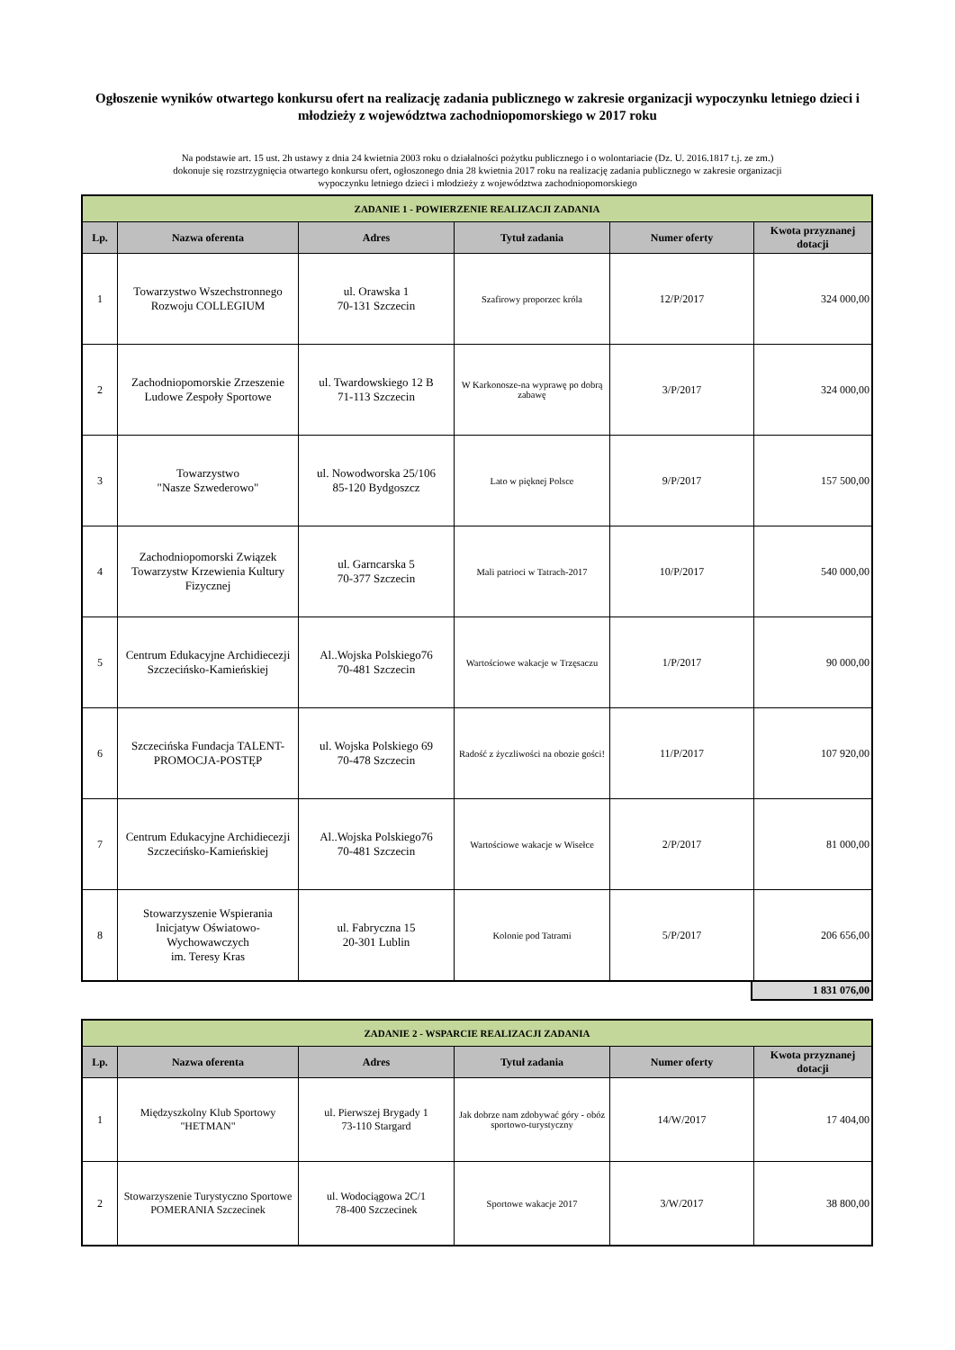Ogłoszenie wyników otwartego konkursu ofert na realizację zadania publicznego w zakresie organizacji wypoczynku letniego dzieci i młodzieży z województwa zachodniopomorskiego w 2017 roku
Na podstawie art. 15 ust. 2h ustawy z dnia 24 kwietnia 2003 roku o działalności pożytku publicznego i o wolontariacie (Dz. U. 2016.1817 t.j. ze zm.)
dokonuje się rozstrzygnięcia otwartego konkursu ofert, ogłoszonego dnia 28 kwietnia 2017 roku na realizację zadania publicznego w zakresie organizacji
wypoczynku letniego dzieci i młodzieży z województwa zachodniopomorskiego
| ZADANIE 1 - POWIERZENIE REALIZACJI ZADANIA | | | | | |
| --- | --- | --- | --- | --- | --- |
| Lp. | Nazwa oferenta | Adres | Tytuł zadania | Numer oferty | Kwota przyznanej dotacji |
| 1 | Towarzystwo Wszechstronnego Rozwoju COLLEGIUM | ul. Orawska 1 70-131 Szczecin | Szafirowy proporzec króla | 12/P/2017 | 324 000,00 |
| 2 | Zachodniopomorskie Zrzeszenie Ludowe Zespoły Sportowe | ul. Twardowskiego 12 B 71-113 Szczecin | W Karkonosze-na wyprawę po dobrą zabawę | 3/P/2017 | 324 000,00 |
| 3 | Towarzystwo "Nasze Szwederowo" | ul. Nowodworska 25/106 85-120 Bydgoszcz | Lato w pięknej Polsce | 9/P/2017 | 157 500,00 |
| 4 | Zachodniopomorski Związek Towarzystw Krzewienia Kultury Fizycznej | ul. Garncarska 5 70-377 Szczecin | Mali patrioci w Tatrach-2017 | 10/P/2017 | 540 000,00 |
| 5 | Centrum Edukacyjne Archidiecezji Szczecińsko-Kamieńskiej | Al..Wojska Polskiego76 70-481 Szczecin | Wartościowe wakacje w Trzęsaczu | 1/P/2017 | 90 000,00 |
| 6 | Szczecińska Fundacja TALENT-PROMOCJA-POSTĘP | ul. Wojska Polskiego 69 70-478 Szczecin | Radość z życzliwości na obozie gości! | 11/P/2017 | 107 920,00 |
| 7 | Centrum Edukacyjne Archidiecezji Szczecińsko-Kamieńskiej | Al..Wojska Polskiego76 70-481 Szczecin | Wartościowe wakacje w Wisełce | 2/P/2017 | 81 000,00 |
| 8 | Stowarzyszenie Wspierania Inicjatyw Oświatowo-Wychowawczych im. Teresy Kras | ul. Fabryczna 15 20-301 Lublin | Kolonie pod Tatrami | 5/P/2017 | 206 656,00 |
1 831 076,00
| ZADANIE 2 - WSPARCIE REALIZACJI ZADANIA | | | | | |
| --- | --- | --- | --- | --- | --- |
| Lp. | Nazwa oferenta | Adres | Tytuł zadania | Numer oferty | Kwota przyznanej dotacji |
| 1 | Międzyszkolny Klub Sportowy "HETMAN" | ul. Pierwszej Brygady 1 73-110 Stargard | Jak dobrze nam zdobywać góry - obóz sportowo-turystyczny | 14/W/2017 | 17 404,00 |
| 2 | Stowarzyszenie Turystyczno Sportowe POMERANIA Szczecinek | ul. Wodociągowa 2C/1 78-400 Szczecinek | Sportowe wakacje 2017 | 3/W/2017 | 38 800,00 |